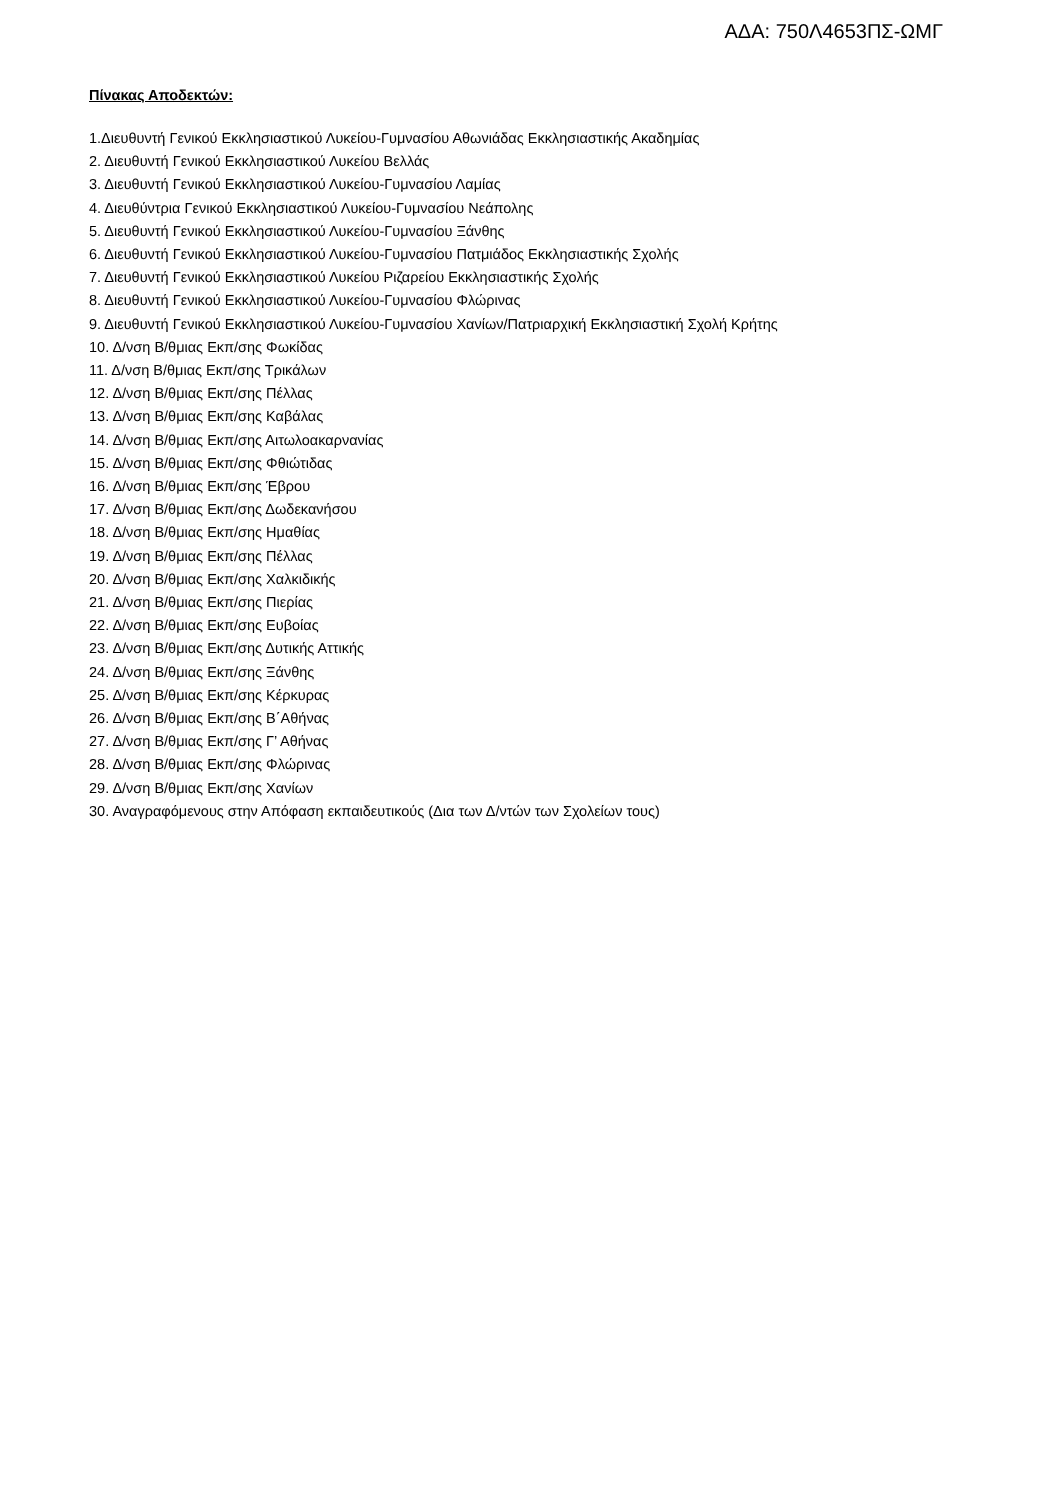ΑΔΑ: 750Λ4653ΠΣ-ΩΜΓ
Πίνακας Αποδεκτών:
1.Διευθυντή Γενικού Εκκλησιαστικού Λυκείου-Γυμνασίου Αθωνιάδας Εκκλησιαστικής Ακαδημίας
2. Διευθυντή Γενικού Εκκλησιαστικού Λυκείου Βελλάς
3. Διευθυντή Γενικού Εκκλησιαστικού Λυκείου-Γυμνασίου Λαμίας
4. Διευθύντρια Γενικού Εκκλησιαστικού Λυκείου-Γυμνασίου Νεάπολης
5. Διευθυντή Γενικού Εκκλησιαστικού Λυκείου-Γυμνασίου Ξάνθης
6. Διευθυντή Γενικού Εκκλησιαστικού Λυκείου-Γυμνασίου Πατμιάδος Εκκλησιαστικής Σχολής
7. Διευθυντή Γενικού Εκκλησιαστικού Λυκείου Ριζαρείου Εκκλησιαστικής Σχολής
8. Διευθυντή Γενικού Εκκλησιαστικού Λυκείου-Γυμνασίου Φλώρινας
9. Διευθυντή Γενικού Εκκλησιαστικού Λυκείου-Γυμνασίου Χανίων/Πατριαρχική Εκκλησιαστική Σχολή Κρήτης
10. Δ/νση Β/θμιας Εκπ/σης Φωκίδας
11. Δ/νση Β/θμιας Εκπ/σης Τρικάλων
12. Δ/νση Β/θμιας Εκπ/σης Πέλλας
13. Δ/νση Β/θμιας Εκπ/σης Καβάλας
14. Δ/νση Β/θμιας Εκπ/σης Αιτωλοακαρνανίας
15. Δ/νση Β/θμιας Εκπ/σης Φθιώτιδας
16. Δ/νση Β/θμιας Εκπ/σης Έβρου
17. Δ/νση Β/θμιας Εκπ/σης Δωδεκανήσου
18. Δ/νση Β/θμιας Εκπ/σης Ημαθίας
19. Δ/νση Β/θμιας Εκπ/σης Πέλλας
20. Δ/νση Β/θμιας Εκπ/σης Χαλκιδικής
21. Δ/νση Β/θμιας Εκπ/σης Πιερίας
22. Δ/νση Β/θμιας Εκπ/σης Ευβοίας
23. Δ/νση Β/θμιας Εκπ/σης Δυτικής Αττικής
24. Δ/νση Β/θμιας Εκπ/σης Ξάνθης
25. Δ/νση Β/θμιας Εκπ/σης Κέρκυρας
26. Δ/νση Β/θμιας Εκπ/σης Β΄Αθήνας
27. Δ/νση Β/θμιας Εκπ/σης Γ’ Αθήνας
28. Δ/νση Β/θμιας Εκπ/σης Φλώρινας
29. Δ/νση Β/θμιας Εκπ/σης Χανίων
30. Αναγραφόμενους στην Απόφαση εκπαιδευτικούς (Δια των Δ/ντών των Σχολείων τους)